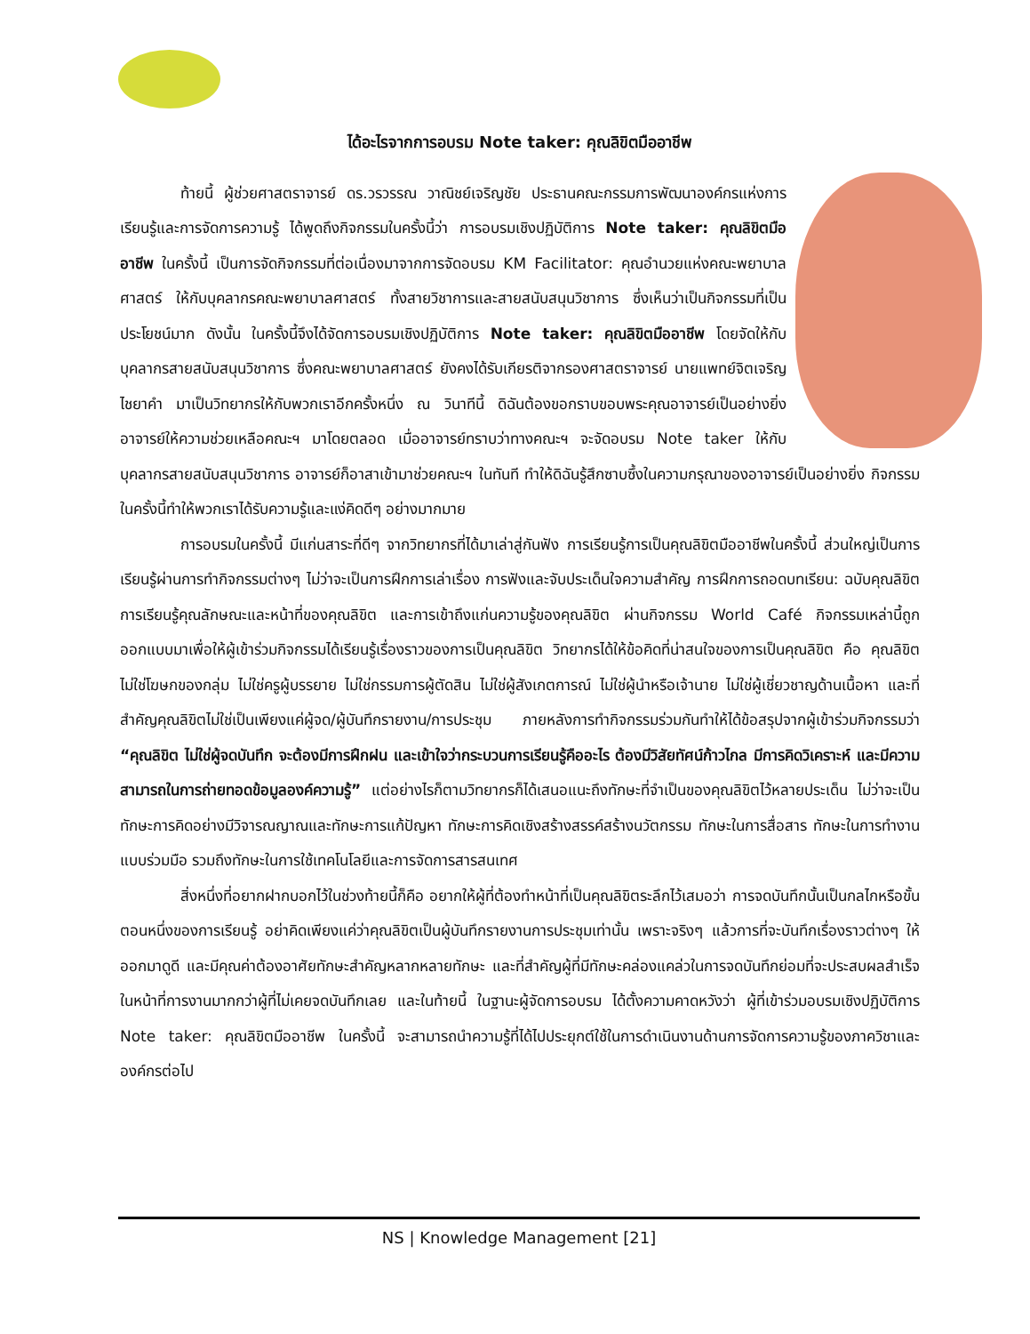ได้อะไรจากการอบรม Note taker: คุณลิขิตมืออาชีพ
ท้ายนี้ ผู้ช่วยศาสตราจารย์ ดร.วรวรรณ วาณิชย์เจริญชัย ประธานคณะกรรมการพัฒนาองค์กรแห่งการเรียนรู้และการจัดการความรู้ ได้พูดถึงกิจกรรมในครั้งนี้ว่า การอบรมเชิงปฏิบัติการ Note taker: คุณลิขิตมืออาชีพ ในครั้งนี้ เป็นการจัดกิจกรรมที่ต่อเนื่องมาจากการจัดอบรม KM Facilitator: คุณอำนวยแห่งคณะพยาบาลศาสตร์ ให้กับบุคลากรคณะพยาบาลศาสตร์ ทั้งสายวิชาการและสายสนับสนุนวิชาการ ซึ่งเห็นว่าเป็นกิจกรรมที่เป็นประโยชน์มาก ดังนั้น ในครั้งนี้จึงได้จัดการอบรมเชิงปฏิบัติการ Note taker: คุณลิขิตมืออาชีพ โดยจัดให้กับบุคลากรสายสนับสนุนวิชาการ ซึ่งคณะพยาบาลศาสตร์ ยังคงได้รับเกียรติจากรองศาสตราจารย์ นายแพทย์จิตเจริญ ไชยาคำ มาเป็นวิทยากรให้กับพวกเราอีกครั้งหนึ่ง ณ วินาทีนี้ ดิฉันต้องขอกราบขอบพระคุณอาจารย์เป็นอย่างยิ่ง อาจารย์ให้ความช่วยเหลือคณะฯ มาโดยตลอด เมื่ออาจารย์ทราบว่าทางคณะฯ จะจัดอบรม Note taker ให้กับบุคลากรสายสนับสนุนวิชาการ อาจารย์ก็อาสาเข้ามาช่วยคณะฯ ในทันที ทำให้ดิฉันรู้สึกซาบซึ้งในความกรุณาของอาจารย์เป็นอย่างยิ่ง กิจกรรมในครั้งนี้ทำให้พวกเราได้รับความรู้และแง่คิดดีๆ อย่างมากมาย
การอบรมในครั้งนี้ มีแก่นสาระที่ดีๆ จากวิทยากรที่ได้มาเล่าสู่กันฟัง การเรียนรู้การเป็นคุณลิขิตมืออาชีพในครั้งนี้ ส่วนใหญ่เป็นการเรียนรู้ผ่านการทำกิจกรรมต่างๆ ไม่ว่าจะเป็นการฝึกการเล่าเรื่อง การฟังและจับประเด็นใจความสำคัญ การฝึกการถอดบทเรียน: ฉบับคุณลิขิต การเรียนรู้คุณลักษณะและหน้าที่ของคุณลิขิต และการเข้าถึงแก่นความรู้ของคุณลิขิต ผ่านกิจกรรม World Café กิจกรรมเหล่านี้ถูกออกแบบมาเพื่อให้ผู้เข้าร่วมกิจกรรมได้เรียนรู้เรื่องราวของการเป็นคุณลิขิต วิทยากรได้ให้ข้อคิดที่น่าสนใจของการเป็นคุณลิขิต คือ คุณลิขิตไม่ใช่โฆษกของกลุ่ม ไม่ใช่ครูผู้บรรยาย ไม่ใช่กรรมการผู้ตัดสิน ไม่ใช่ผู้สังเกตการณ์ ไม่ใช่ผู้นำหรือเจ้านาย ไม่ใช่ผู้เชี่ยวชาญด้านเนื้อหา และที่สำคัญคุณลิขิตไม่ใช่เป็นเพียงแค่ผู้จด/ผู้บันทึกรายงาน/การประชุม ภายหลังการทำกิจกรรมร่วมกันทำให้ได้ข้อสรุปจากผู้เข้าร่วมกิจกรรมว่า “คุณลิขิต ไม่ใช่ผู้จดบันทึก จะต้องมีการฝึกฝน และเข้าใจว่ากระบวนการเรียนรู้คืออะไร ต้องมีวิสัยทัศน์ก้าวไกล มีการคิดวิเคราะห์ และมีความสามารถในการถ่ายทอดข้อมูลองค์ความรู้” แต่อย่างไรก็ตามวิทยากรก็ได้เสนอแนะถึงทักษะที่จำเป็นของคุณลิขิตไว้หลายประเด็น ไม่ว่าจะเป็นทักษะการคิดอย่างมีวิจารณญาณและทักษะการแก้ปัญหา ทักษะการคิดเชิงสร้างสรรค์สร้างนวัตกรรม ทักษะในการสื่อสาร ทักษะในการทำงานแบบร่วมมือ รวมถึงทักษะในการใช้เทคโนโลยีและการจัดการสารสนเทศ
สิ่งหนึ่งที่อยากฝากบอกไว้ในช่วงท้ายนี้ก็คือ อยากให้ผู้ที่ต้องทำหน้าที่เป็นคุณลิขิตระลึกไว้เสมอว่า การจดบันทึกนั้นเป็นกลไกหรือขั้นตอนหนึ่งของการเรียนรู้ อย่าคิดเพียงแค่ว่าคุณลิขิตเป็นผู้บันทึกรายงานการประชุมเท่านั้น เพราะจริงๆ แล้วการที่จะบันทึกเรื่องราวต่างๆ ให้ออกมาดูดี และมีคุณค่าต้องอาศัยทักษะสำคัญหลากหลายทักษะ และที่สำคัญผู้ที่มีทักษะคล่องแคล่วในการจดบันทึกย่อมที่จะประสบผลสำเร็จในหน้าที่การงานมากกว่าผู้ที่ไม่เคยจดบันทึกเลย และในท้ายนี้ ในฐานะผู้จัดการอบรม ได้ตั้งความคาดหวังว่า ผู้ที่เข้าร่วมอบรมเชิงปฏิบัติการ Note taker: คุณลิขิตมืออาชีพ ในครั้งนี้ จะสามารถนำความรู้ที่ได้ไปประยุกต์ใช้ในการดำเนินงานด้านการจัดการความรู้ของภาควิชาและองค์กรต่อไป
NS | Knowledge Management [21]